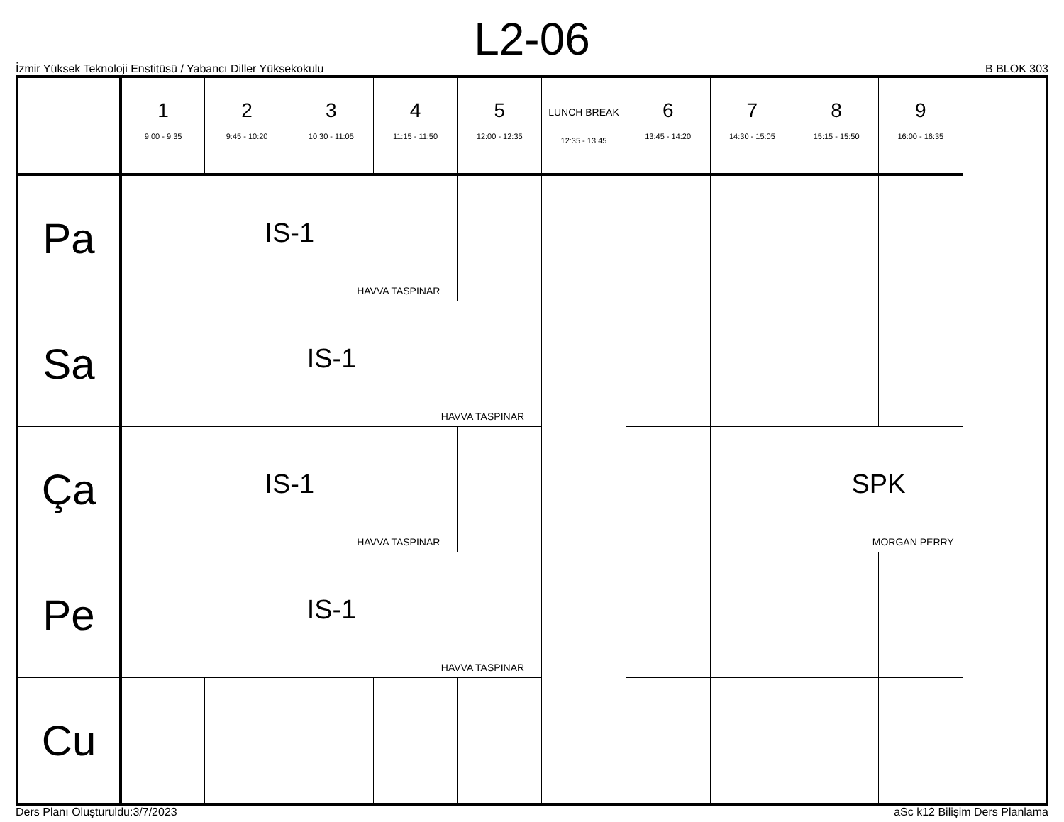L2-06
İzmir Yüksek Teknoloji Enstitüsü / Yabancı Diller Yüksekokulu B BLOK 303
| | 1 9:00 - 9:35 | 2 9:45 - 10:20 | 3 10:30 - 11:05 | 4 11:15 - 11:50 | 5 12:00 - 12:35 | LUNCH BREAK 12:35 - 13:45 | 6 13:45 - 14:20 | 7 14:30 - 15:05 | 8 15:15 - 15:50 | 9 16:00 - 16:35 |
| --- | --- | --- | --- | --- | --- | --- | --- | --- | --- | --- |
| Pa | IS-1 HAVVA TASPINAR | | | | | | | | | |
| Sa | IS-1 HAVVA TASPINAR | | | | | | | | | |
| Ça | IS-1 HAVVA TASPINAR | | | | | | | | SPK MORGAN PERRY | |
| Pe | IS-1 HAVVA TASPINAR | | | | | | | | | |
| Cu | | | | | | | | | | |
Ders Planı Oluşturuldu:3/7/2023 aSc k12 Bilişim Ders Planlama